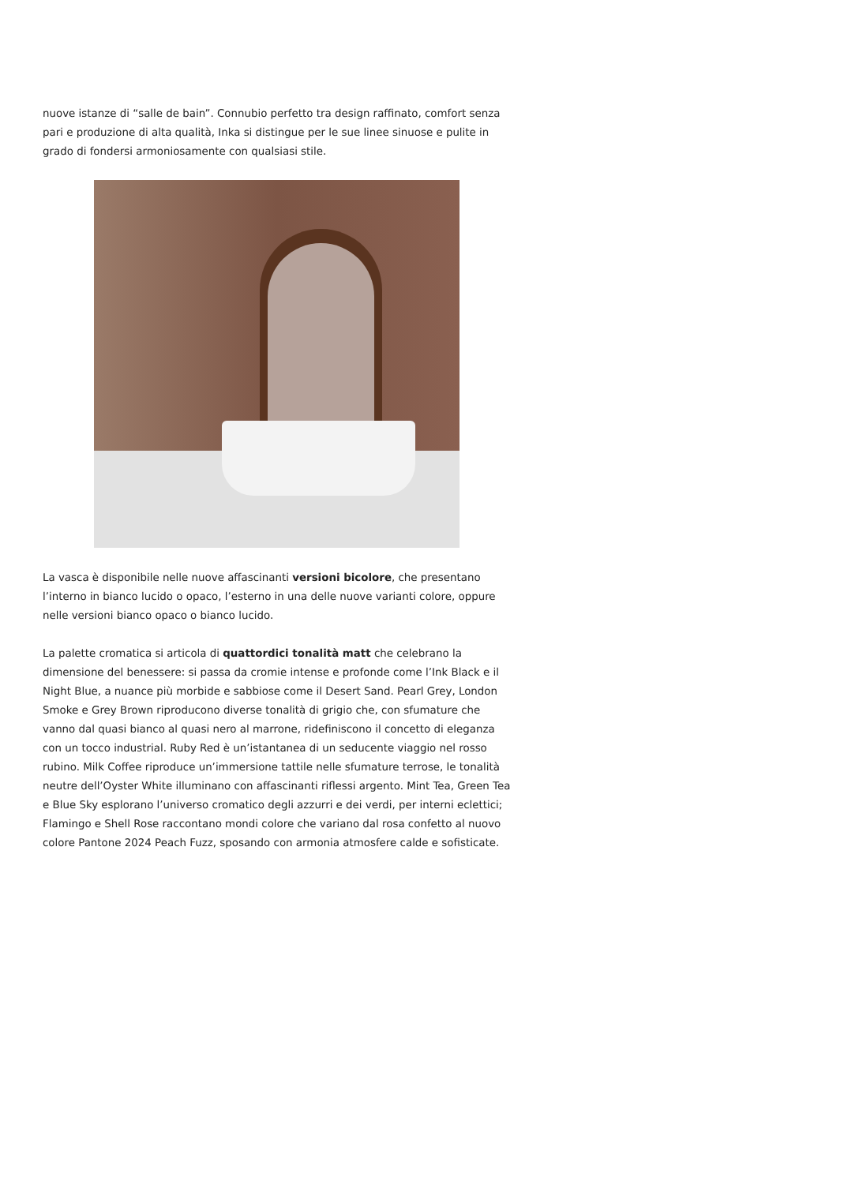nuove istanze di “salle de bain”. Connubio perfetto tra design raffinato, comfort senza pari e produzione di alta qualità, Inka si distingue per le sue linee sinuose e pulite in grado di fondersi armoniosamente con qualsiasi stile.
La vasca è disponibile nelle nuove affascinanti versioni bicolore, che presentano l’interno in bianco lucido o opaco, l’esterno in una delle nuove varianti colore, oppure nelle versioni bianco opaco o bianco lucido.
La palette cromatica si articola di quattordici tonalità matt che celebrano la dimensione del benessere: si passa da cromie intense e profonde come l’Ink Black e il Night Blue, a nuance più morbide e sabbiose come il Desert Sand. Pearl Grey, London Smoke e Grey Brown riproducono diverse tonalità di grigio che, con sfumature che vanno dal quasi bianco al quasi nero al marrone, ridefiniscono il concetto di eleganza con un tocco industrial. Ruby Red è un’istantanea di un seducente viaggio nel rosso rubino. Milk Coffee riproduce un’immersione tattile nelle sfumature terrose, le tonalità neutre dell’Oyster White illuminano con affascinanti riflessi argento. Mint Tea, Green Tea e Blue Sky esplorano l’universo cromatico degli azzurri e dei verdi, per interni eclettici; Flamingo e Shell Rose raccontano mondi colore che variano dal rosa confetto al nuovo colore Pantone 2024 Peach Fuzz, sposando con armonia atmosfere calde e sofisticate.